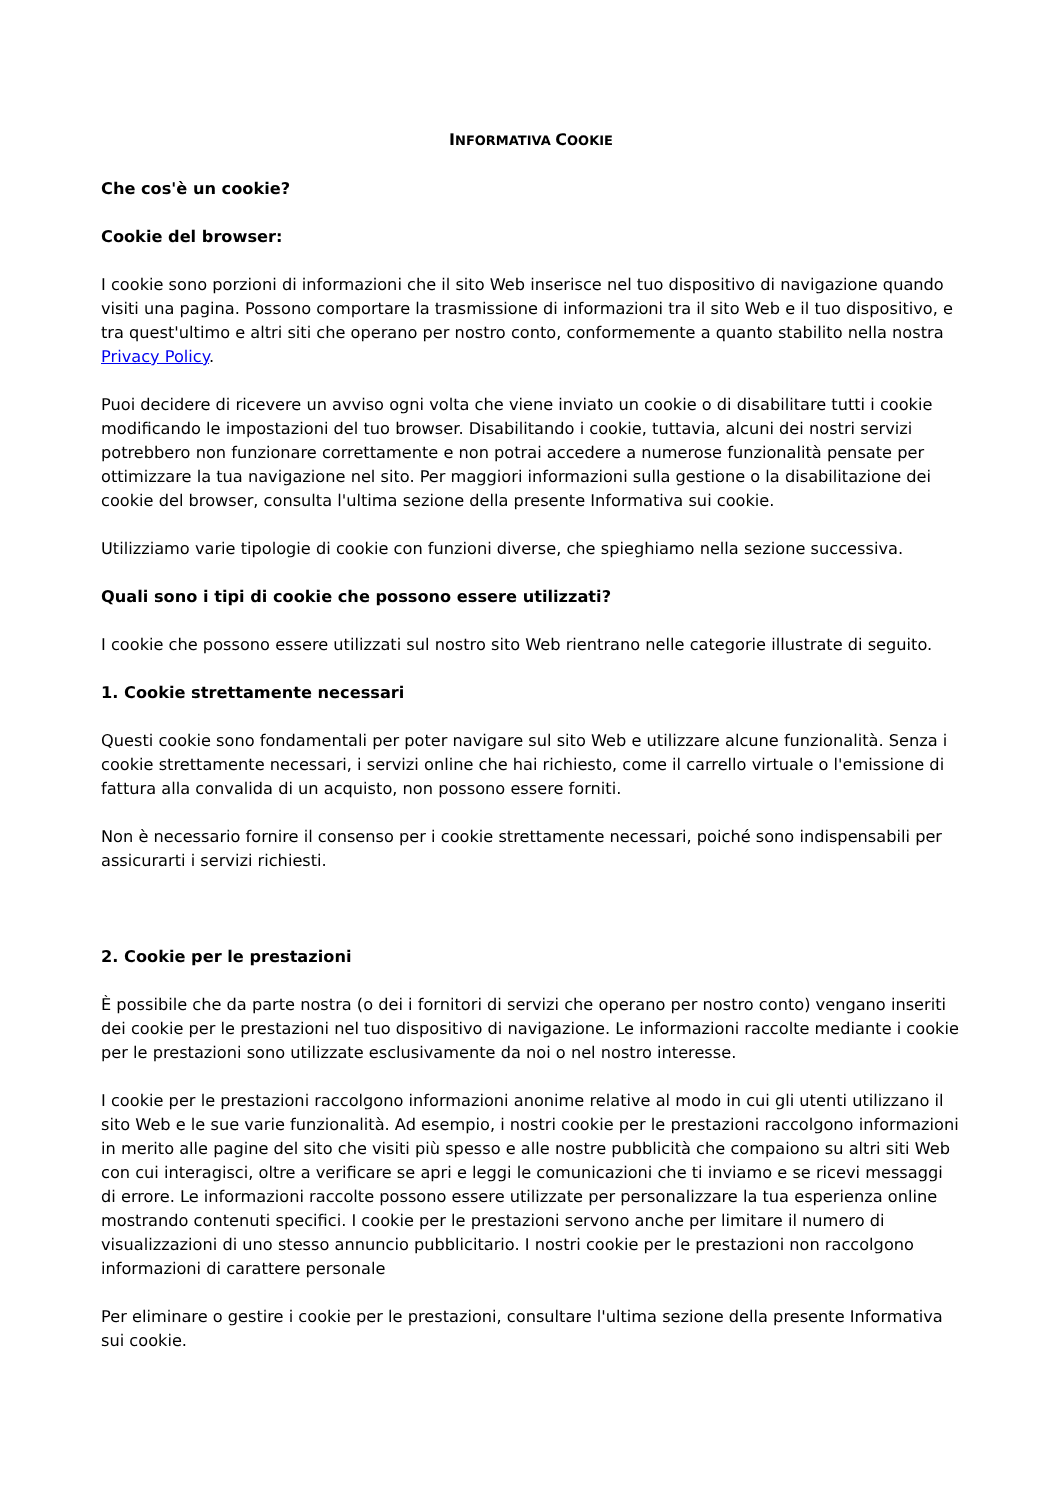INFORMATIVA COOKIE
Che cos'è un cookie?
Cookie del browser:
I cookie sono porzioni di informazioni che il sito Web inserisce nel tuo dispositivo di navigazione quando visiti una pagina. Possono comportare la trasmissione di informazioni tra il sito Web e il tuo dispositivo, e tra quest'ultimo e altri siti che operano per nostro conto, conformemente a quanto stabilito nella nostra Privacy Policy.
Puoi decidere di ricevere un avviso ogni volta che viene inviato un cookie o di disabilitare tutti i cookie modificando le impostazioni del tuo browser. Disabilitando i cookie, tuttavia, alcuni dei nostri servizi potrebbero non funzionare correttamente e non potrai accedere a numerose funzionalità pensate per ottimizzare la tua navigazione nel sito. Per maggiori informazioni sulla gestione o la disabilitazione dei cookie del browser, consulta l'ultima sezione della presente Informativa sui cookie.
Utilizziamo varie tipologie di cookie con funzioni diverse, che spieghiamo nella sezione successiva.
Quali sono i tipi di cookie che possono essere utilizzati?
I cookie che possono essere utilizzati sul nostro sito Web rientrano nelle categorie illustrate di seguito.
1. Cookie strettamente necessari
Questi cookie sono fondamentali per poter navigare sul sito Web e utilizzare alcune funzionalità. Senza i cookie strettamente necessari, i servizi online che hai richiesto, come il carrello virtuale o l'emissione di fattura alla convalida di un acquisto, non possono essere forniti.
Non è necessario fornire il consenso per i cookie strettamente necessari, poiché sono indispensabili per assicurarti i servizi richiesti.
2. Cookie per le prestazioni
È possibile che da parte nostra (o dei i fornitori di servizi che operano per nostro conto) vengano inseriti dei cookie per le prestazioni nel tuo dispositivo di navigazione. Le informazioni raccolte mediante i cookie per le prestazioni sono utilizzate esclusivamente da noi o nel nostro interesse.
I cookie per le prestazioni raccolgono informazioni anonime relative al modo in cui gli utenti utilizzano il sito Web e le sue varie funzionalità. Ad esempio, i nostri cookie per le prestazioni raccolgono informazioni in merito alle pagine del sito che visiti più spesso e alle nostre pubblicità che compaiono su altri siti Web con cui interagisci, oltre a verificare se apri e leggi le comunicazioni che ti inviamo e se ricevi messaggi di errore. Le informazioni raccolte possono essere utilizzate per personalizzare la tua esperienza online mostrando contenuti specifici. I cookie per le prestazioni servono anche per limitare il numero di visualizzazioni di uno stesso annuncio pubblicitario. I nostri cookie per le prestazioni non raccolgono informazioni di carattere personale
Per eliminare o gestire i cookie per le prestazioni, consultare l'ultima sezione della presente Informativa sui cookie.